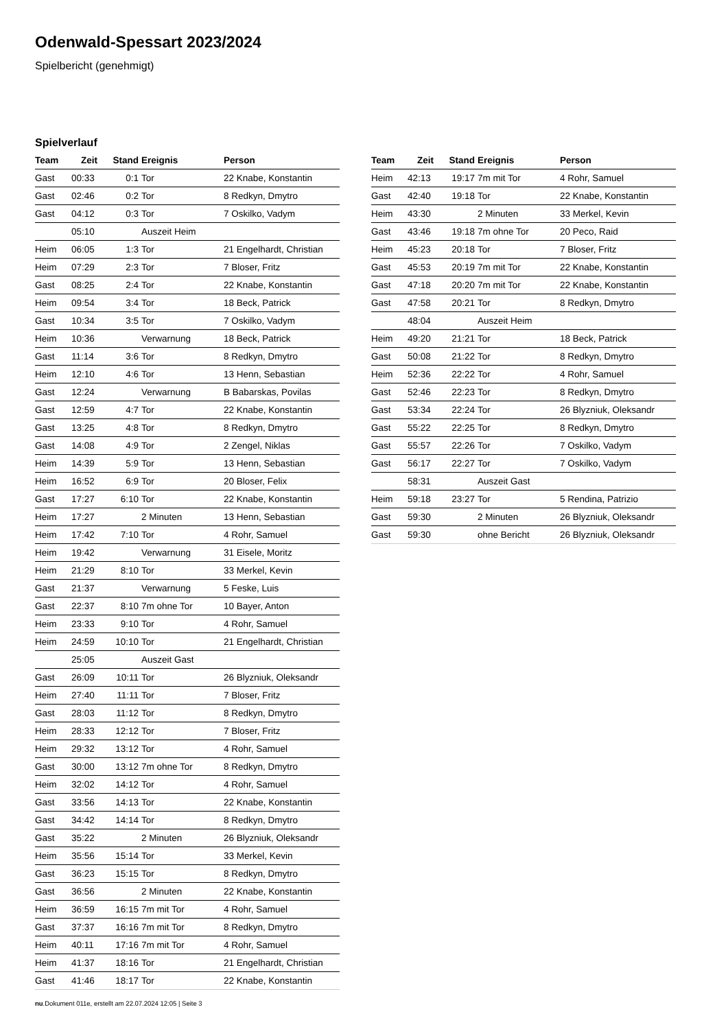Odenwald-Spessart 2023/2024
Spielbericht (genehmigt)
Spielverlauf
| Team | Zeit | Stand | Ereignis | Person |
| --- | --- | --- | --- | --- |
| Gast | 00:33 | 0:1 | Tor | 22 Knabe, Konstantin |
| Gast | 02:46 | 0:2 | Tor | 8 Redkyn, Dmytro |
| Gast | 04:12 | 0:3 | Tor | 7 Oskilko, Vadym |
| | 05:10 | | Auszeit Heim | |
| Heim | 06:05 | 1:3 | Tor | 21 Engelhardt, Christian |
| Heim | 07:29 | 2:3 | Tor | 7 Bloser, Fritz |
| Gast | 08:25 | 2:4 | Tor | 22 Knabe, Konstantin |
| Heim | 09:54 | 3:4 | Tor | 18 Beck, Patrick |
| Gast | 10:34 | 3:5 | Tor | 7 Oskilko, Vadym |
| Heim | 10:36 | | Verwarnung | 18 Beck, Patrick |
| Gast | 11:14 | 3:6 | Tor | 8 Redkyn, Dmytro |
| Heim | 12:10 | 4:6 | Tor | 13 Henn, Sebastian |
| Gast | 12:24 | | Verwarnung | B Babarskas, Povilas |
| Gast | 12:59 | 4:7 | Tor | 22 Knabe, Konstantin |
| Gast | 13:25 | 4:8 | Tor | 8 Redkyn, Dmytro |
| Gast | 14:08 | 4:9 | Tor | 2 Zengel, Niklas |
| Heim | 14:39 | 5:9 | Tor | 13 Henn, Sebastian |
| Heim | 16:52 | 6:9 | Tor | 20 Bloser, Felix |
| Gast | 17:27 | 6:10 | Tor | 22 Knabe, Konstantin |
| Heim | 17:27 | | 2 Minuten | 13 Henn, Sebastian |
| Heim | 17:42 | 7:10 | Tor | 4 Rohr, Samuel |
| Heim | 19:42 | | Verwarnung | 31 Eisele, Moritz |
| Heim | 21:29 | 8:10 | Tor | 33 Merkel, Kevin |
| Gast | 21:37 | | Verwarnung | 5 Feske, Luis |
| Gast | 22:37 | 8:10 | 7m ohne Tor | 10 Bayer, Anton |
| Heim | 23:33 | 9:10 | Tor | 4 Rohr, Samuel |
| Heim | 24:59 | 10:10 | Tor | 21 Engelhardt, Christian |
| | 25:05 | | Auszeit Gast | |
| Gast | 26:09 | 10:11 | Tor | 26 Blyzniuk, Oleksandr |
| Heim | 27:40 | 11:11 | Tor | 7 Bloser, Fritz |
| Gast | 28:03 | 11:12 | Tor | 8 Redkyn, Dmytro |
| Heim | 28:33 | 12:12 | Tor | 7 Bloser, Fritz |
| Heim | 29:32 | 13:12 | Tor | 4 Rohr, Samuel |
| Gast | 30:00 | 13:12 | 7m ohne Tor | 8 Redkyn, Dmytro |
| Heim | 32:02 | 14:12 | Tor | 4 Rohr, Samuel |
| Gast | 33:56 | 14:13 | Tor | 22 Knabe, Konstantin |
| Gast | 34:42 | 14:14 | Tor | 8 Redkyn, Dmytro |
| Gast | 35:22 | | 2 Minuten | 26 Blyzniuk, Oleksandr |
| Heim | 35:56 | 15:14 | Tor | 33 Merkel, Kevin |
| Gast | 36:23 | 15:15 | Tor | 8 Redkyn, Dmytro |
| Gast | 36:56 | | 2 Minuten | 22 Knabe, Konstantin |
| Heim | 36:59 | 16:15 | 7m mit Tor | 4 Rohr, Samuel |
| Gast | 37:37 | 16:16 | 7m mit Tor | 8 Redkyn, Dmytro |
| Heim | 40:11 | 17:16 | 7m mit Tor | 4 Rohr, Samuel |
| Heim | 41:37 | 18:16 | Tor | 21 Engelhardt, Christian |
| Gast | 41:46 | 18:17 | Tor | 22 Knabe, Konstantin |
| Team | Zeit | Stand | Ereignis | Person |
| --- | --- | --- | --- | --- |
| Heim | 42:13 | 19:17 | 7m mit Tor | 4 Rohr, Samuel |
| Gast | 42:40 | 19:18 | Tor | 22 Knabe, Konstantin |
| Heim | 43:30 | | 2 Minuten | 33 Merkel, Kevin |
| Gast | 43:46 | 19:18 | 7m ohne Tor | 20 Peco, Raid |
| Heim | 45:23 | 20:18 | Tor | 7 Bloser, Fritz |
| Gast | 45:53 | 20:19 | 7m mit Tor | 22 Knabe, Konstantin |
| Gast | 47:18 | 20:20 | 7m mit Tor | 22 Knabe, Konstantin |
| Gast | 47:58 | 20:21 | Tor | 8 Redkyn, Dmytro |
| | 48:04 | | Auszeit Heim | |
| Heim | 49:20 | 21:21 | Tor | 18 Beck, Patrick |
| Gast | 50:08 | 21:22 | Tor | 8 Redkyn, Dmytro |
| Heim | 52:36 | 22:22 | Tor | 4 Rohr, Samuel |
| Gast | 52:46 | 22:23 | Tor | 8 Redkyn, Dmytro |
| Gast | 53:34 | 22:24 | Tor | 26 Blyzniuk, Oleksandr |
| Gast | 55:22 | 22:25 | Tor | 8 Redkyn, Dmytro |
| Gast | 55:57 | 22:26 | Tor | 7 Oskilko, Vadym |
| Gast | 56:17 | 22:27 | Tor | 7 Oskilko, Vadym |
| | 58:31 | | Auszeit Gast | |
| Heim | 59:18 | 23:27 | Tor | 5 Rendina, Patrizio |
| Gast | 59:30 | | 2 Minuten | 26 Blyzniuk, Oleksandr |
| Gast | 59:30 | | ohne Bericht | 26 Blyzniuk, Oleksandr |
nu.Dokument 011e, erstellt am 22.07.2024 12:05 | Seite 3